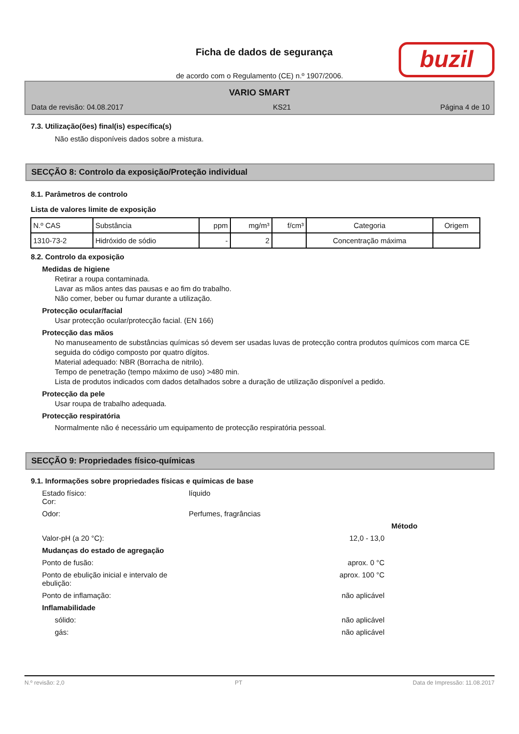Ficha de dados de segurança
de acordo com o Regulamento (CE) n.º 1907/2006.
buzil
VARIO SMART
Data de revisão: 04.08.2017 KS21 Página 4 de 10
7.3. Utilização(ões) final(is) específica(s)
Não estão disponíveis dados sobre a mistura.
SECÇÃO 8: Controlo da exposição/Proteção individual
8.1. Parâmetros de controlo
Lista de valores limite de exposição
| N.º CAS | Substância | ppm | mg/m³ | f/cm³ | Categoria | Origem |
| --- | --- | --- | --- | --- | --- | --- |
| 1310-73-2 | Hidróxido de sódio | - | 2 | | Concentração máxima | |
8.2. Controlo da exposição
Medidas de higiene
Retirar a roupa contaminada.
Lavar as mãos antes das pausas e ao fim do trabalho.
Não comer, beber ou fumar durante a utilização.
Protecção ocular/facial
Usar protecção ocular/protecção facial. (EN 166)
Protecção das mãos
No manuseamento de substâncias químicas só devem ser usadas luvas de protecção contra produtos químicos com marca CE seguida do código composto por quatro dígitos.
Material adequado: NBR (Borracha de nitrilo).
Tempo de penetração (tempo máximo de uso) >480 min.
Lista de produtos indicados com dados detalhados sobre a duração de utilização disponível a pedido.
Protecção da pele
Usar roupa de trabalho adequada.
Protecção respiratória
Normalmente não é necessário um equipamento de protecção respiratória pessoal.
SECÇÃO 9: Propriedades físico-químicas
9.1. Informações sobre propriedades físicas e químicas de base
Estado físico:
Cor:
líquido
Odor:
Perfumes, fragrâncias
Método
Valor-pH (a 20 °C):
12,0 - 13,0
Mudanças do estado de agregação
Ponto de fusão:
aprox. 0 °C
Ponto de ebulição inicial e intervalo de ebulição:
aprox. 100 °C
Ponto de inflamação:
não aplicável
Inflamabilidade
sólido:
não aplicável
gás:
não aplicável
N.º revisão: 2,0 PT Data de Impressão: 11.08.2017